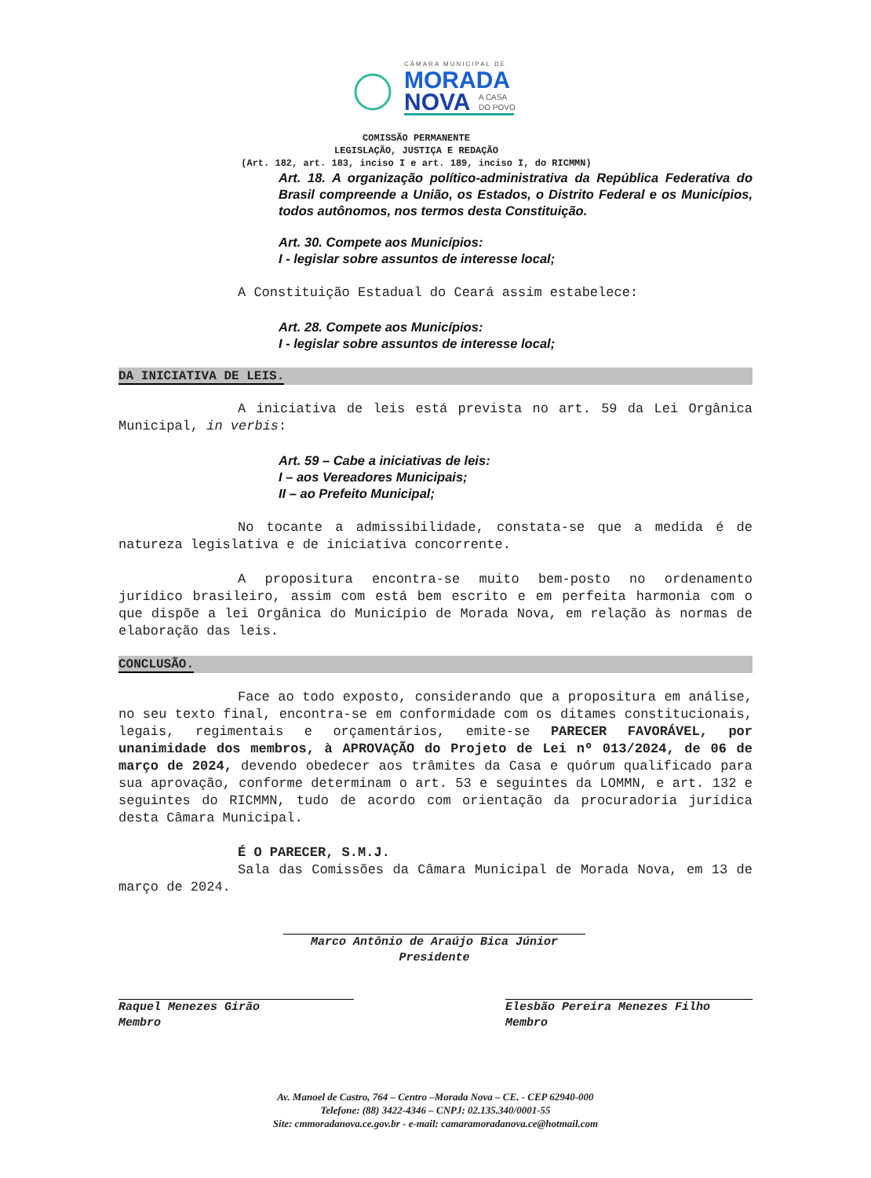CÂMARA MUNICIPAL DE
MORADA
NOVA
A CASA
DO POVO
COMISSÃO PERMANENTE
LEGISLAÇÃO, JUSTIÇA E REDAÇÃO
(Art. 182, art. 183, inciso I e art. 189, inciso I, do RICMMN)
Art. 18. A organização político-administrativa da República Federativa do Brasil compreende a União, os Estados, o Distrito Federal e os Municípios, todos autônomos, nos termos desta Constituição.
Art. 30. Compete aos Municípios:
I - legislar sobre assuntos de interesse local;
A Constituição Estadual do Ceará assim estabelece:
Art. 28. Compete aos Municípios:
I - legislar sobre assuntos de interesse local;
DA INICIATIVA DE LEIS.
A iniciativa de leis está prevista no art. 59 da Lei Orgânica Municipal, in verbis:
Art. 59 – Cabe a iniciativas de leis:
I – aos Vereadores Municipais;
II – ao Prefeito Municipal;
No tocante a admissibilidade, constata-se que a medida é de natureza legislativa e de iniciativa concorrente.
A propositura encontra-se muito bem-posto no ordenamento jurídico brasileiro, assim com está bem escrito e em perfeita harmonia com o que dispõe a lei Orgânica do Município de Morada Nova, em relação às normas de elaboração das leis.
CONCLUSÃO.
Face ao todo exposto, considerando que a propositura em análise, no seu texto final, encontra-se em conformidade com os ditames constitucionais, legais, regimentais e orçamentários, emite-se PARECER FAVORÁVEL, por unanimidade dos membros, à APROVAÇÃO do Projeto de Lei nº 013/2024, de 06 de março de 2024, devendo obedecer aos trâmites da Casa e quórum qualificado para sua aprovação, conforme determinam o art. 53 e seguintes da LOMMN, e art. 132 e seguintes do RICMMN, tudo de acordo com orientação da procuradoria jurídica desta Câmara Municipal.
É O PARECER, S.M.J.
Sala das Comissões da Câmara Municipal de Morada Nova, em 13 de março de 2024.
Marco Antônio de Araújo Bica Júnior
Presidente
Raquel Menezes Girão
Membro
Elesbão Pereira Menezes Filho
Membro
Av. Manoel de Castro, 764 – Centro –Morada Nova – CE. - CEP 62940-000
Telefone: (88) 3422-4346 – CNPJ: 02.135.340/0001-55
Site: cmmoradanova.ce.gov.br - e-mail: camaramoradanova.ce@hotmail.com